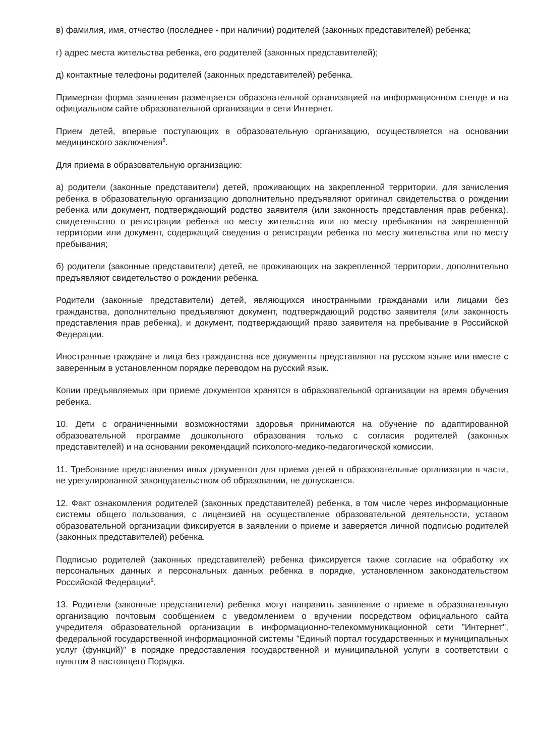в) фамилия, имя, отчество (последнее - при наличии) родителей (законных представителей) ребенка;
г) адрес места жительства ребенка, его родителей (законных представителей);
д) контактные телефоны родителей (законных представителей) ребенка.
Примерная форма заявления размещается образовательной организацией на информационном стенде и на официальном сайте образовательной организации в сети Интернет.
Прием детей, впервые поступающих в образовательную организацию, осуществляется на основании медицинского заключения<sup>8</sup>.
Для приема в образовательную организацию:
а) родители (законные представители) детей, проживающих на закрепленной территории, для зачисления ребенка в образовательную организацию дополнительно предъявляют оригинал свидетельства о рождении ребенка или документ, подтверждающий родство заявителя (или законность представления прав ребенка), свидетельство о регистрации ребенка по месту жительства или по месту пребывания на закрепленной территории или документ, содержащий сведения о регистрации ребенка по месту жительства или по месту пребывания;
б) родители (законные представители) детей, не проживающих на закрепленной территории, дополнительно предъявляют свидетельство о рождении ребенка.
Родители (законные представители) детей, являющихся иностранными гражданами или лицами без гражданства, дополнительно предъявляют документ, подтверждающий родство заявителя (или законность представления прав ребенка), и документ, подтверждающий право заявителя на пребывание в Российской Федерации.
Иностранные граждане и лица без гражданства все документы представляют на русском языке или вместе с заверенным в установленном порядке переводом на русский язык.
Копии предъявляемых при приеме документов хранятся в образовательной организации на время обучения ребенка.
10. Дети с ограниченными возможностями здоровья принимаются на обучение по адаптированной образовательной программе дошкольного образования только с согласия родителей (законных представителей) и на основании рекомендаций психолого-медико-педагогической комиссии.
11. Требование представления иных документов для приема детей в образовательные организации в части, не урегулированной законодательством об образовании, не допускается.
12. Факт ознакомления родителей (законных представителей) ребенка, в том числе через информационные системы общего пользования, с лицензией на осуществление образовательной деятельности, уставом образовательной организации фиксируется в заявлении о приеме и заверяется личной подписью родителей (законных представителей) ребенка.
Подписью родителей (законных представителей) ребенка фиксируется также согласие на обработку их персональных данных и персональных данных ребенка в порядке, установленном законодательством Российской Федерации<sup>9</sup>.
13. Родители (законные представители) ребенка могут направить заявление о приеме в образовательную организацию почтовым сообщением с уведомлением о вручении посредством официального сайта учредителя образовательной организации в информационно-телекоммуникационной сети "Интернет", федеральной государственной информационной системы "Единый портал государственных и муниципальных услуг (функций)" в порядке предоставления государственной и муниципальной услуги в соответствии с пунктом 8 настоящего Порядка.